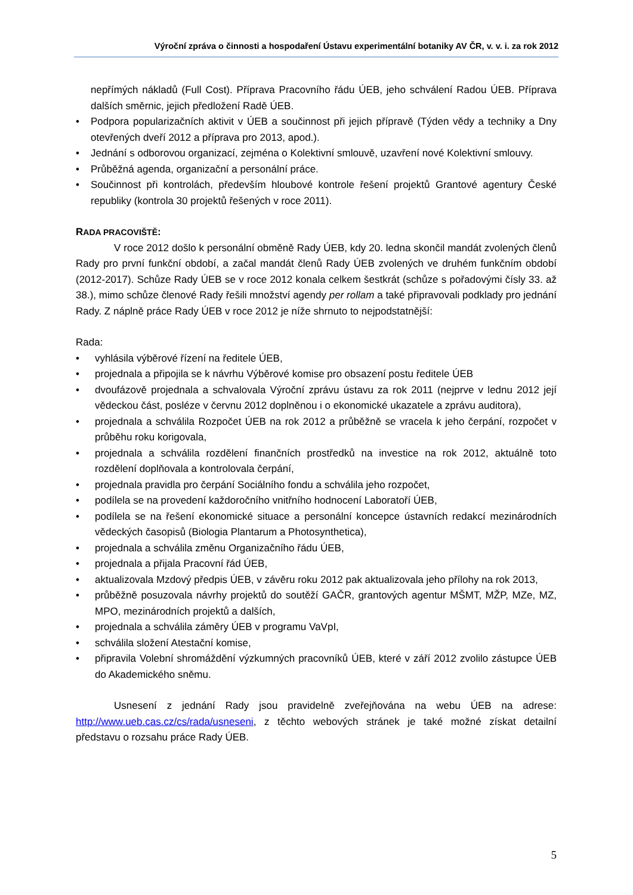Výroční zpráva o činnosti a hospodaření Ústavu experimentální botaniky AV ČR, v. v. i. za rok 2012
nepřímých nákladů (Full Cost). Příprava Pracovního řádu ÚEB, jeho schválení Radou ÚEB. Příprava dalších směrnic, jejich předložení Radě ÚEB.
• Podpora popularizačních aktivit v ÚEB a součinnost při jejich přípravě (Týden vědy a techniky a Dny otevřených dveří 2012 a příprava pro 2013, apod.).
• Jednání s odborovou organizací, zejména o Kolektivní smlouvě, uzavření nové Kolektivní smlouvy.
• Průběžná agenda, organizační a personální práce.
• Součinnost při kontrolách, především hloubové kontrole řešení projektů Grantové agentury České republiky (kontrola 30 projektů řešených v roce 2011).
RADA PRACOVIŠTĚ:
V roce 2012 došlo k personální obměně Rady ÚEB, kdy 20. ledna skončil mandát zvolených členů Rady pro první funkční období, a začal mandát členů Rady ÚEB zvolených ve druhém funkčním období (2012-2017). Schůze Rady ÚEB se v roce 2012 konala celkem šestkrát (schůze s pořadovými čísly 33. až 38.), mimo schůze členové Rady řešili množství agendy per rollam a také připravovali podklady pro jednání Rady. Z náplně práce Rady ÚEB v roce 2012 je níže shrnuto to nejpodstatnější:
Rada:
• vyhlásila výběrové řízení na ředitele ÚEB,
• projednala a připojila se k návrhu Výběrové komise pro obsazení postu ředitele ÚEB
• dvoufázově projednala a schvalovala Výroční zprávu ústavu za rok 2011 (nejprve v lednu 2012 její vědeckou část, posléze v červnu 2012 doplněnou i o ekonomické ukazatele a zprávu auditora),
• projednala a schválila Rozpočet ÚEB na rok 2012 a průběžně se vracela k jeho čerpání, rozpočet v průběhu roku korigovala,
• projednala a schválila rozdělení finančních prostředků na investice na rok 2012, aktuálně toto rozdělení doplňovala a kontrolovala čerpání,
• projednala pravidla pro čerpání Sociálního fondu a schválila jeho rozpočet,
• podílela se na provedení každoročního vnitřního hodnocení Laboratoří ÚEB,
• podílela se na řešení ekonomické situace a personální koncepce ústavních redakcí mezinárodních vědeckých časopisů (Biologia Plantarum a Photosynthetica),
• projednala a schválila změnu Organizačního řádu ÚEB,
• projednala a přijala Pracovní řád ÚEB,
• aktualizovala Mzdový předpis ÚEB, v závěru roku 2012 pak aktualizovala jeho přílohy na rok 2013,
• průběžně posuzovala návrhy projektů do soutěží GAČR, grantových agentur MŠMT, MŽP, MZe, MZ, MPO, mezinárodních projektů a dalších,
• projednala a schválila záměry ÚEB v programu VaVpI,
• schválila složení Atestační komise,
• připravila Volební shromáždění výzkumných pracovníků ÚEB, které v září 2012 zvolilo zástupce ÚEB do Akademického sněmu.
Usnesení z jednání Rady jsou pravidelně zveřejňována na webu ÚEB na adrese: http://www.ueb.cas.cz/cs/rada/usneseni, z těchto webových stránek je také možné získat detailní představu o rozsahu práce Rady ÚEB.
5